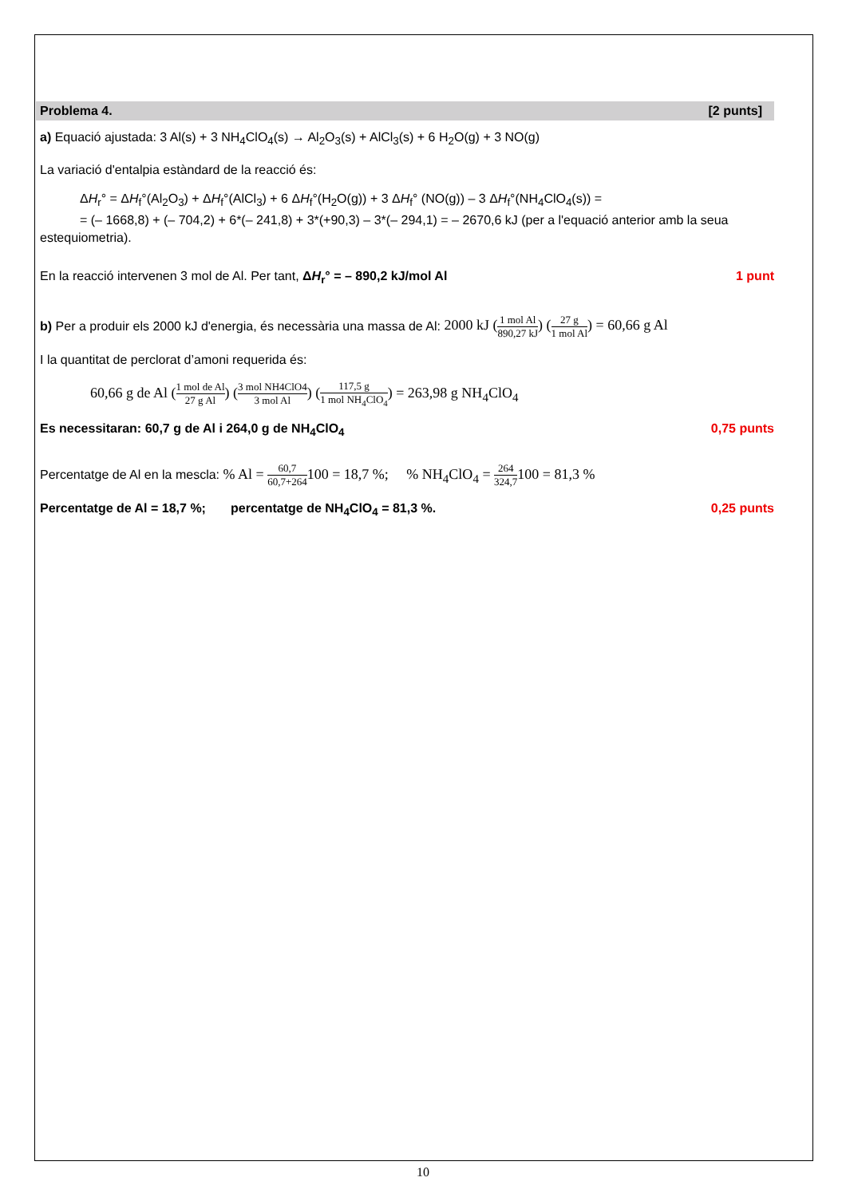Problema 4. [2 punts]
a) Equació ajustada: 3 Al(s) + 3 NH<sub>4</sub>ClO<sub>4</sub>(s) → Al<sub>2</sub>O<sub>3</sub>(s) + AlCl<sub>3</sub>(s) + 6 H<sub>2</sub>O(g) + 3 NO(g)
La variació d'entalpia estàndard de la reacció és:
ΔH<sub>r</sub>° = ΔH<sub>f</sub>°(Al<sub>2</sub>O<sub>3</sub>) + ΔH<sub>f</sub>°(AlCl<sub>3</sub>) + 6 ΔH<sub>f</sub>°(H<sub>2</sub>O(g)) + 3 ΔH<sub>f</sub>° (NO(g)) – 3 ΔH<sub>f</sub>°(NH<sub>4</sub>ClO<sub>4</sub>(s)) =
= (– 1668,8) + (– 704,2) + 6*(– 241,8) + 3*(+90,3) – 3*(– 294,1) = – 2670,6 kJ (per a l'equació anterior amb la seua estequiometria).
En la reacció intervenen 3 mol de Al. Per tant, ΔH<sub>r</sub>° = – 890,2 kJ/mol Al 1 punt
b) Per a produir els 2000 kJ d'energia, és necessària una massa de Al: 2000 kJ (1 mol Al 890,27 kJ) (27 g 1 mol Al) = 60,66 g Al
I la quantitat de perclorat d’amoni requerida és:
60,66 g de Al (1 mol de Al 27 g Al) (3 mol NH4ClO4 3 mol Al) (117,5 g 1 mol NH<sub>4</sub>ClO<sub>4</sub>) = 263,98 g NH<sub>4</sub>ClO<sub>4</sub>
Es necessitaran: 60,7 g de Al i 264,0 g de NH<sub>4</sub>ClO<sub>4</sub> 0,75 punts
Percentatge de Al en la mescla: % Al = 60,7 60,7+264100 = 18,7 %; % NH<sub>4</sub>ClO<sub>4</sub> = 264 324,7100 = 81,3 %
Percentatge de Al = 18,7 %; percentatge de NH<sub>4</sub>ClO<sub>4</sub> = 81,3 %. 0,25 punts
10